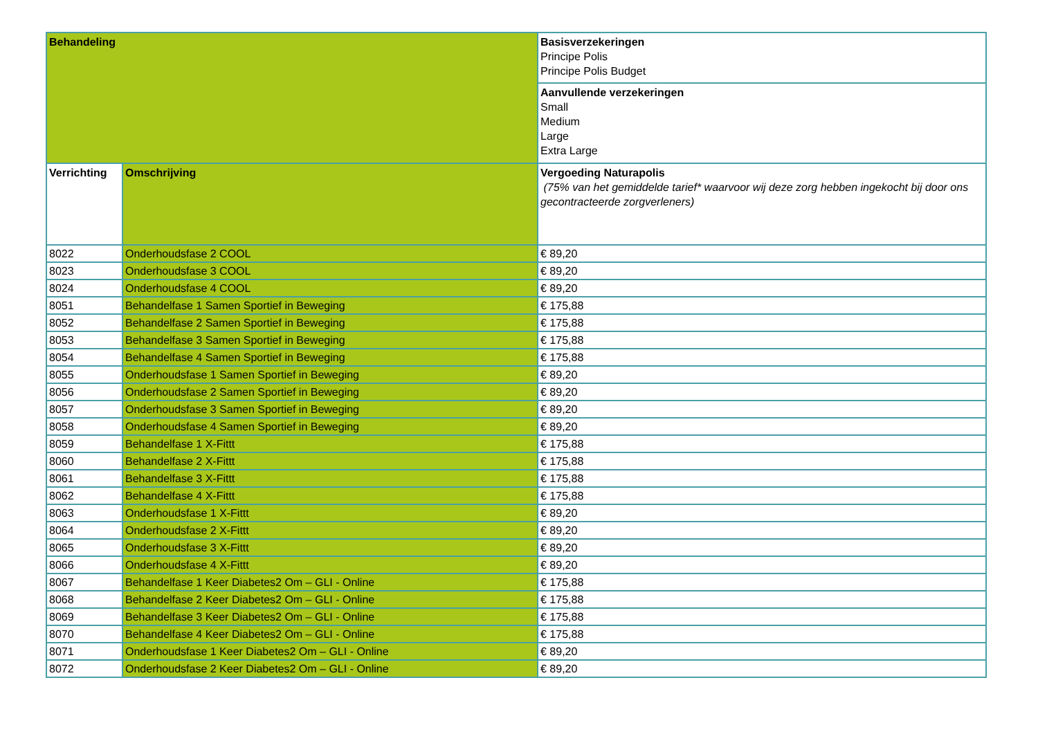| Behandeling | | Basisverzekeringen Principe Polis Principe Polis Budget |
| | | Aanvullende verzekeringen Small Medium Large Extra Large |
| Verrichting | Omschrijving | Vergoeding Naturapolis (75% van het gemiddelde tarief* waarvoor wij deze zorg hebben ingekocht bij door ons gecontracteerde zorgverleners) |
| 8022 | Onderhoudsfase 2 COOL | € 89,20 |
| 8023 | Onderhoudsfase 3 COOL | € 89,20 |
| 8024 | Onderhoudsfase 4 COOL | € 89,20 |
| 8051 | Behandelfase 1 Samen Sportief in Beweging | € 175,88 |
| 8052 | Behandelfase 2 Samen Sportief in Beweging | € 175,88 |
| 8053 | Behandelfase 3 Samen Sportief in Beweging | € 175,88 |
| 8054 | Behandelfase 4 Samen Sportief in Beweging | € 175,88 |
| 8055 | Onderhoudsfase 1 Samen Sportief in Beweging | € 89,20 |
| 8056 | Onderhoudsfase 2 Samen Sportief in Beweging | € 89,20 |
| 8057 | Onderhoudsfase 3 Samen Sportief in Beweging | € 89,20 |
| 8058 | Onderhoudsfase 4 Samen Sportief in Beweging | € 89,20 |
| 8059 | Behandelfase 1 X-Fittt | € 175,88 |
| 8060 | Behandelfase 2 X-Fittt | € 175,88 |
| 8061 | Behandelfase 3 X-Fittt | € 175,88 |
| 8062 | Behandelfase 4 X-Fittt | € 175,88 |
| 8063 | Onderhoudsfase 1 X-Fittt | € 89,20 |
| 8064 | Onderhoudsfase 2 X-Fittt | € 89,20 |
| 8065 | Onderhoudsfase 3 X-Fittt | € 89,20 |
| 8066 | Onderhoudsfase 4 X-Fittt | € 89,20 |
| 8067 | Behandelfase 1 Keer Diabetes2 Om – GLI - Online | € 175,88 |
| 8068 | Behandelfase 2 Keer Diabetes2 Om – GLI - Online | € 175,88 |
| 8069 | Behandelfase 3 Keer Diabetes2 Om – GLI - Online | € 175,88 |
| 8070 | Behandelfase 4 Keer Diabetes2 Om – GLI - Online | € 175,88 |
| 8071 | Onderhoudsfase 1 Keer Diabetes2 Om – GLI - Online | € 89,20 |
| 8072 | Onderhoudsfase 2 Keer Diabetes2 Om – GLI - Online | € 89,20 |